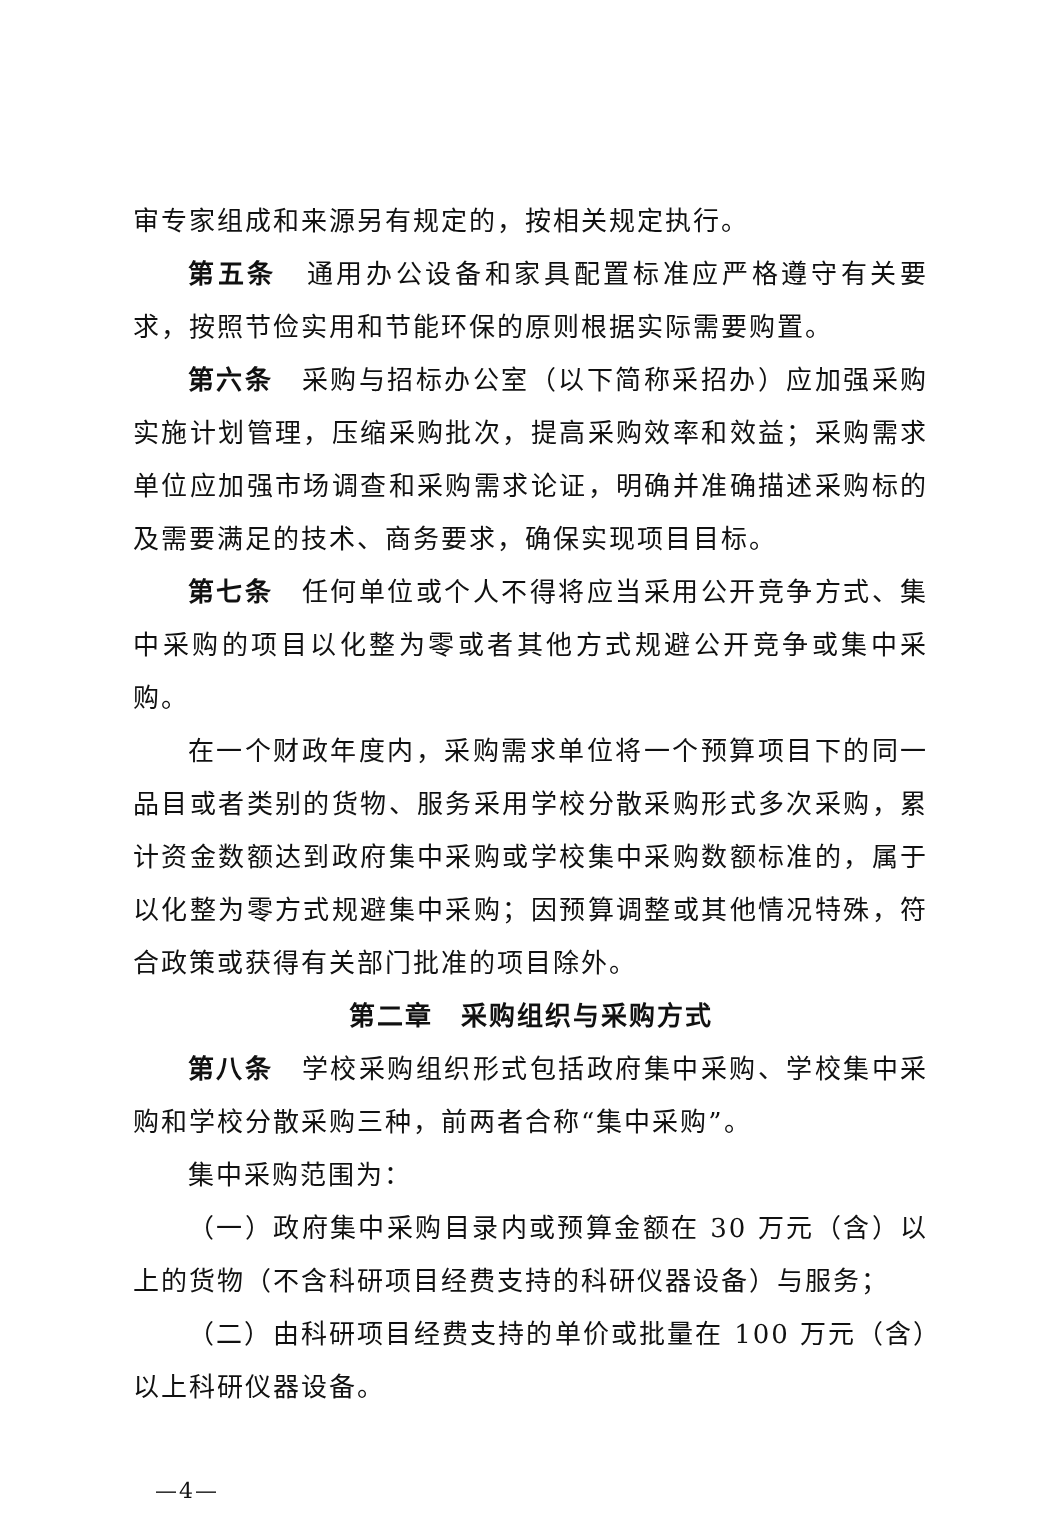审专家组成和来源另有规定的，按相关规定执行。
第五条　通用办公设备和家具配置标准应严格遵守有关要求，按照节俭实用和节能环保的原则根据实际需要购置。
第六条　采购与招标办公室（以下简称采招办）应加强采购实施计划管理，压缩采购批次，提高采购效率和效益；采购需求单位应加强市场调查和采购需求论证，明确并准确描述采购标的及需要满足的技术、商务要求，确保实现项目目标。
第七条　任何单位或个人不得将应当采用公开竞争方式、集中采购的项目以化整为零或者其他方式规避公开竞争或集中采购。
在一个财政年度内，采购需求单位将一个预算项目下的同一品目或者类别的货物、服务采用学校分散采购形式多次采购，累计资金数额达到政府集中采购或学校集中采购数额标准的，属于以化整为零方式规避集中采购；因预算调整或其他情况特殊，符合政策或获得有关部门批准的项目除外。
第二章　采购组织与采购方式
第八条　学校采购组织形式包括政府集中采购、学校集中采购和学校分散采购三种，前两者合称“集中采购”。
集中采购范围为：
（一）政府集中采购目录内或预算金额在 30 万元（含）以上的货物（不含科研项目经费支持的科研仪器设备）与服务；
（二）由科研项目经费支持的单价或批量在 100 万元（含）以上科研仪器设备。
—4—